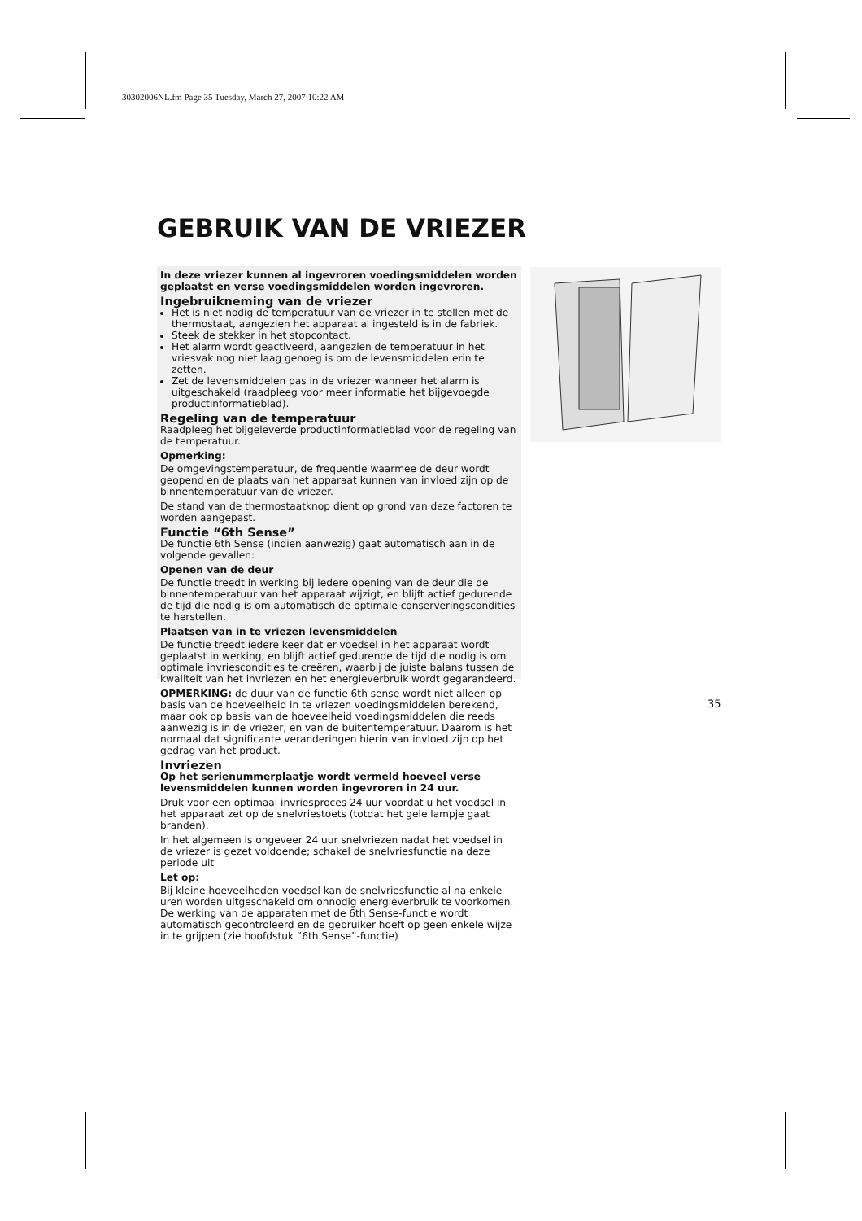30302006NL.fm Page 35 Tuesday, March 27, 2007 10:22 AM
GEBRUIK VAN DE VRIEZER
In deze vriezer kunnen al ingevroren voedingsmiddelen worden geplaatst en verse voedingsmiddelen worden ingevroren.
Ingebruikneming van de vriezer
Het is niet nodig de temperatuur van de vriezer in te stellen met de thermostaat, aangezien het apparaat al ingesteld is in de fabriek.
Steek de stekker in het stopcontact.
Het alarm wordt geactiveerd, aangezien de temperatuur in het vriesvak nog niet laag genoeg is om de levensmiddelen erin te zetten.
Zet de levensmiddelen pas in de vriezer wanneer het alarm is uitgeschakeld (raadpleeg voor meer informatie het bijgevoegde productinformatieblad).
Regeling van de temperatuur
Raadpleeg het bijgeleverde productinformatieblad voor de regeling van de temperatuur.
Opmerking:
De omgevingstemperatuur, de frequentie waarmee de deur wordt geopend en de plaats van het apparaat kunnen van invloed zijn op de binnentemperatuur van de vriezer.
De stand van de thermostaatknop dient op grond van deze factoren te worden aangepast.
Functie “6th Sense”
De functie 6th Sense (indien aanwezig) gaat automatisch aan in de volgende gevallen:
Openen van de deur
De functie treedt in werking bij iedere opening van de deur die de binnentemperatuur van het apparaat wijzigt, en blijft actief gedurende de tijd die nodig is om automatisch de optimale conserveringscondities te herstellen.
Plaatsen van in te vriezen levensmiddelen
De functie treedt iedere keer dat er voedsel in het apparaat wordt geplaatst in werking, en blijft actief gedurende de tijd die nodig is om optimale invriescondities te creëren, waarbij de juiste balans tussen de kwaliteit van het invriezen en het energieverbruik wordt gegarandeerd.
OPMERKING: de duur van de functie 6th sense wordt niet alleen op basis van de hoeveelheid in te vriezen voedingsmiddelen berekend, maar ook op basis van de hoeveelheid voedingsmiddelen die reeds aanwezig is in de vriezer, en van de buitentemperatuur. Daarom is het normaal dat significante veranderingen hierin van invloed zijn op het gedrag van het product.
Invriezen
Op het serienummerplaatje wordt vermeld hoeveel verse levensmiddelen kunnen worden ingevroren in 24 uur.
Druk voor een optimaal invriesproces 24 uur voordat u het voedsel in het apparaat zet op de snelvriestoets (totdat het gele lampje gaat branden).
In het algemeen is ongeveer 24 uur snelvriezen nadat het voedsel in de vriezer is gezet voldoende; schakel de snelvriesfunctie na deze periode uit
Let op:
Bij kleine hoeveelheden voedsel kan de snelvriesfunctie al na enkele uren worden uitgeschakeld om onnodig energieverbruik te voorkomen.
De werking van de apparaten met de 6th Sense-functie wordt automatisch gecontroleerd en de gebruiker hoeft op geen enkele wijze in te grijpen (zie hoofdstuk “6th Sense”-functie)
35